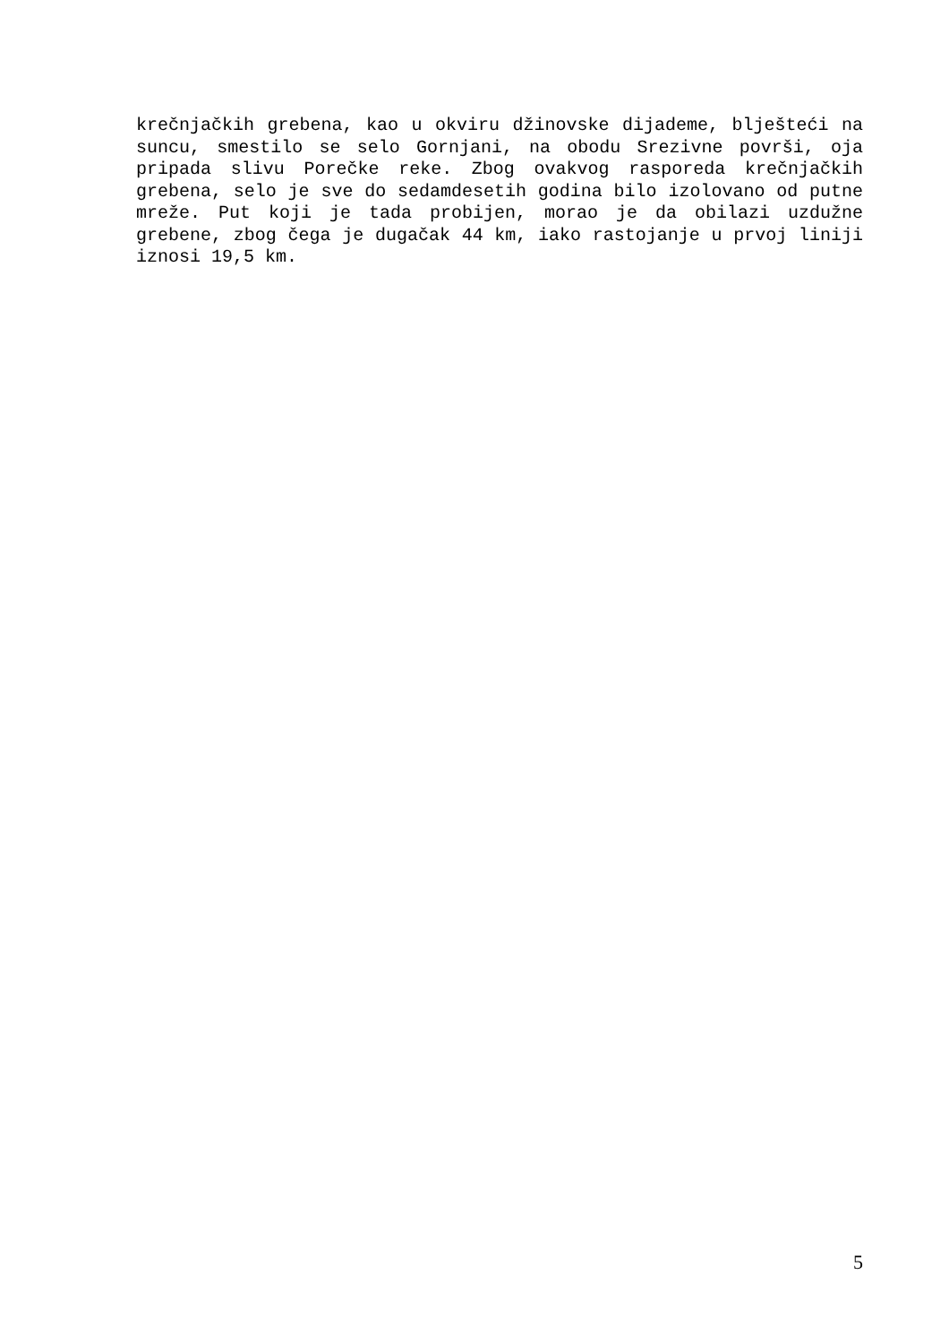krečnjačkih grebena, kao u okviru džinovske dijademe, blješteći na suncu, smestilo se selo Gornjani, na obodu Srezivne površi, oja pripada slivu Porečke reke. Zbog ovakvog rasporeda krečnjačkih grebena, selo je sve do sedamdesetih godina bilo izolovano od putne mreže. Put koji je tada probijen, morao je da obilazi uzdužne grebene, zbog čega je dugačak 44 km, iako rastojanje u prvoj liniji iznosi 19,5 km.
5